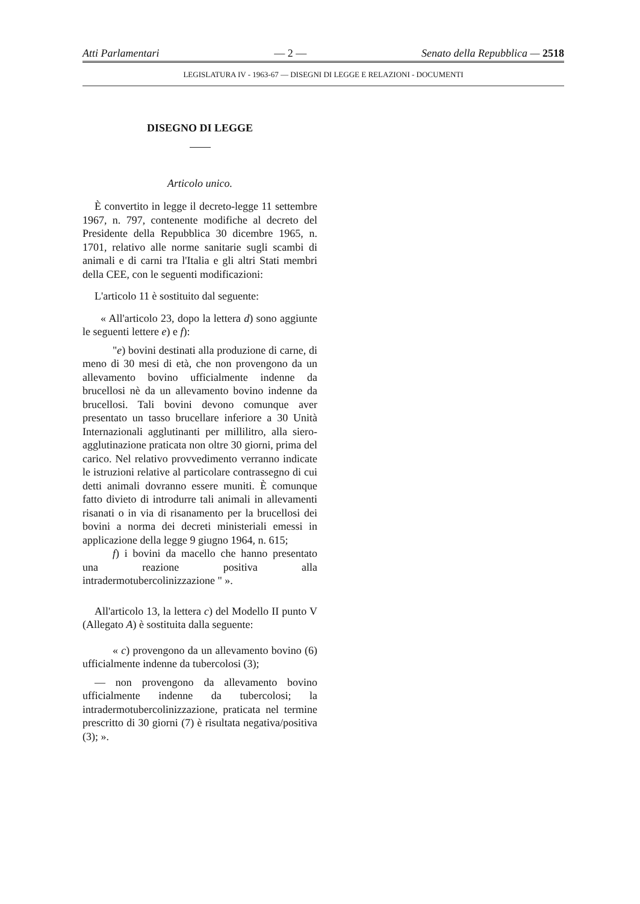Atti Parlamentari — 2 — Senato della Repubblica — 2518
LEGISLATURA IV - 1963-67 — DISEGNI DI LEGGE E RELAZIONI - DOCUMENTI
DISEGNO DI LEGGE
Articolo unico.
È convertito in legge il decreto-legge 11 settembre 1967, n. 797, contenente modifiche al decreto del Presidente della Repubblica 30 dicembre 1965, n. 1701, relativo alle norme sanitarie sugli scambi di animali e di carni tra l'Italia e gli altri Stati membri della CEE, con le seguenti modificazioni:
L'articolo 11 è sostituito dal seguente:
« All'articolo 23, dopo la lettera d) sono aggiunte le seguenti lettere e) e f):
"e) bovini destinati alla produzione di carne, di meno di 30 mesi di età, che non provengono da un allevamento bovino ufficialmente indenne da brucellosi nè da un allevamento bovino indenne da brucellosi. Tali bovini devono comunque aver presentato un tasso brucellare inferiore a 30 Unità Internazionali agglutinanti per millilitro, alla siero-agglutinazione praticata non oltre 30 giorni, prima del carico. Nel relativo provvedimento verranno indicate le istruzioni relative al particolare contrassegno di cui detti animali dovranno essere muniti. È comunque fatto divieto di introdurre tali animali in allevamenti risanati o in via di risanamento per la brucellosi dei bovini a norma dei decreti ministeriali emessi in applicazione della legge 9 giugno 1964, n. 615;
f) i bovini da macello che hanno presentato una reazione positiva alla intradermotubercolinizzazione " ».
All'articolo 13, la lettera c) del Modello II punto V (Allegato A) è sostituita dalla seguente:
« c) provengono da un allevamento bovino (6) ufficialmente indenne da tubercolosi (3);
— non provengono da allevamento bovino ufficialmente indenne da tubercolosi; la intradermotubercolinizzazione, praticata nel termine prescritto di 30 giorni (7) è risultata negativa/positiva (3); ».